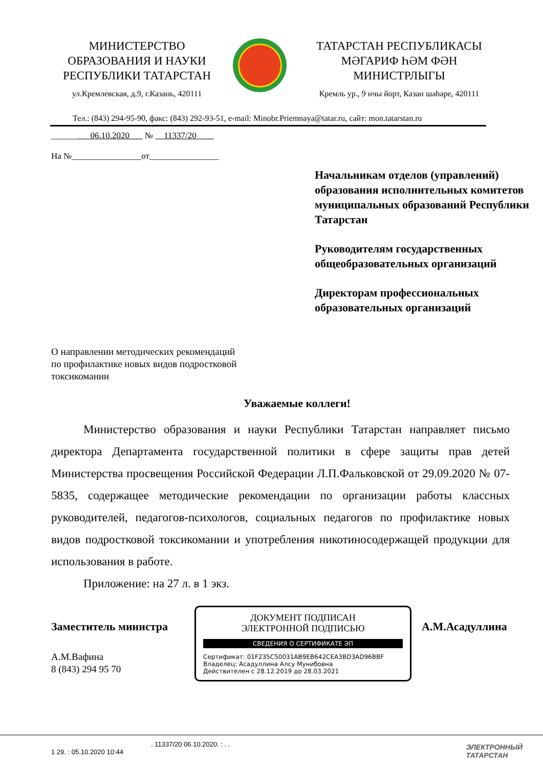МИНИСТЕРСТВО
ОБРАЗОВАНИЯ И НАУКИ
РЕСПУБЛИКИ ТАТАРСТАН
ул.Кремлевская, д.9, г.Казань, 420111
ТАТАРСТАН РЕСПУБЛИКАСЫ
МӘГАРИФ ҺӘМ ФӘН
МИНИСТРЛЫГЫ
Кремль ур., 9 нчы йорт, Казан шәһәре, 420111
Тел.: (843) 294-95-90, факс: (843) 292-93-51, e-mail: Minobr.Priemnaya@tatar.ru, сайт: mon.tatarstan.ru
______ 06.10.2020 № 11337/20
На №________________от________________
Начальникам отделов (управлений) образования исполнительных комитетов муниципальных образований Республики Татарстан
Руководителям государственных общеобразовательных организаций
Директорам профессиональных образовательных организаций
О направлении методических рекомендаций
по профилактике новых видов подростковой
токсикомании
Уважаемые коллеги!
Министерство образования и науки Республики Татарстан направляет письмо директора Департамента государственной политики в сфере защиты прав детей Министерства просвещения Российской Федерации Л.П.Фальковской от 29.09.2020 № 07-5835, содержащее методические рекомендации по организации работы классных руководителей, педагогов-психологов, социальных педагогов по профилактике новых видов подростковой токсикомании и употребления никотиносодержащей продукции для использования в работе.
Приложение: на 27 л. в 1 экз.
Заместитель министра
ДОКУМЕНТ ПОДПИСАН
ЭЛЕКТРОННОЙ ПОДПИСЬЮ
СВЕДЕНИЯ О СЕРТИФИКАТЕ ЭП
Сертификат: 01F235C50031AB9EB642CEA3BD3AD96BBF
Владелец: Асадуллина Алсу Мунибовна
Действителен с 28.12.2019 до 28.03.2021
А.М.Асадуллина
А.М.Вафина
8 (843) 294 95 70
. 11337/20 06.10.2020. : . .
1 29. : 05.10.2020 10:44
ЭЛЕКТРОННЫЙ
ТАТАРСТАН